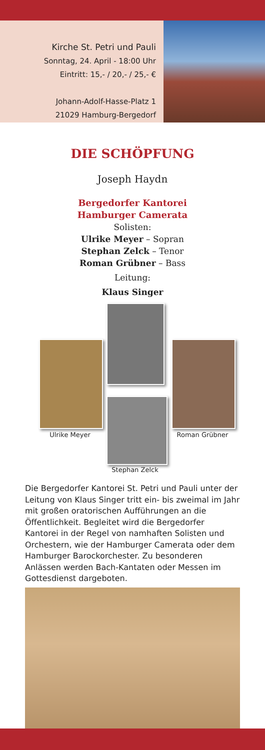Kirche St. Petri und Pauli
Sonntag, 24. April - 18:00 Uhr
Eintritt: 15,- / 20,- / 25,- €
Johann-Adolf-Hasse-Platz 1
21029 Hamburg-Bergedorf
DIE SCHÖPFUNG
Joseph Haydn
Bergedorfer Kantorei
Hamburger Camerata
Solisten:
Ulrike Meyer – Sopran
Stephan Zelck – Tenor
Roman Grübner – Bass
Leitung:
Klaus Singer
Ulrike Meyer Roman Grübner
Stephan Zelck
Die Bergedorfer Kantorei St. Petri und Pauli unter der Leitung von Klaus Singer tritt ein- bis zweimal im Jahr mit großen oratorischen Aufführungen an die Öffentlichkeit. Begleitet wird die Bergedorfer Kantorei in der Regel von namhaften Solisten und Orchestern, wie der Hamburger Camerata oder dem Hamburger Barockorchester. Zu besonderen Anlässen werden Bach-Kantaten oder Messen im Gottesdienst dargeboten.